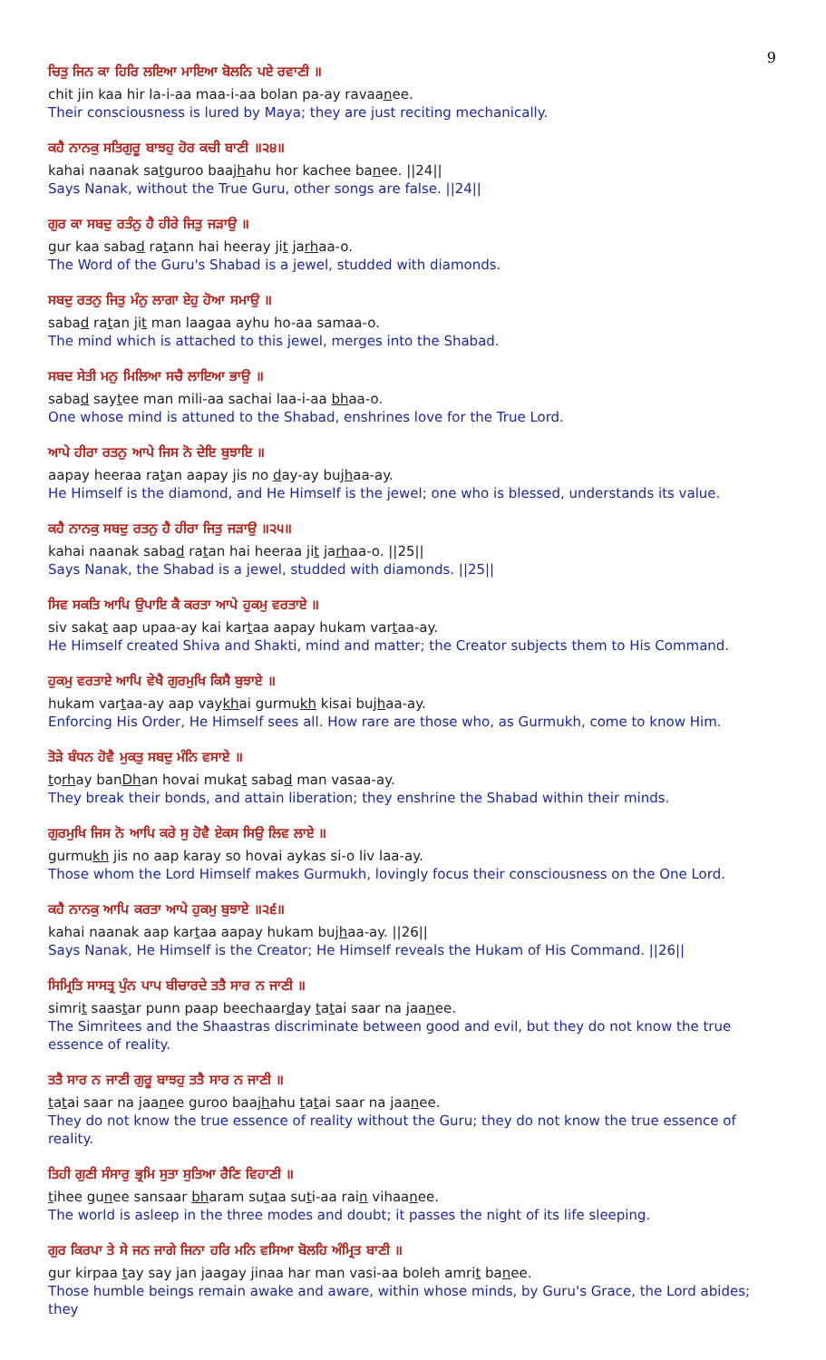9
ਚਿਤੁ ਜਿਨ ਕਾ ਹਿਰਿ ਲਇਆ ਮਾਇਆ ਬੋਲਨਿ ਪਏ ਰਵਾਣੀ ॥
chit jin kaa hir la-i-aa maa-i-aa bolan pa-ay ravaanee.
Their consciousness is lured by Maya; they are just reciting mechanically.
ਕਹੈ ਨਾਨਕੁ ਸਤਿਗੁਰੂ ਬਾਝਹੁ ਹੋਰ ਕਚੀ ਬਾਣੀ ॥੨੪॥
kahai naanak satguroo baajhahu hor kachee banee. ||24||
Says Nanak, without the True Guru, other songs are false. ||24||
ਗੁਰ ਕਾ ਸਬਦੁ ਰਤੰਨੁ ਹੈ ਹੀਰੇ ਜਿਤੁ ਜੜਾਉ ॥
gur kaa sabad ratann hai heeray jit jarhaa-o.
The Word of the Guru's Shabad is a jewel, studded with diamonds.
ਸਬਦੁ ਰਤਨੁ ਜਿਤੁ ਮੰਨੁ ਲਾਗਾ ਏਹੁ ਹੋਆ ਸਮਾਉ ॥
sabad ratan jit man laagaa ayhu ho-aa samaa-o.
The mind which is attached to this jewel, merges into the Shabad.
ਸਬਦ ਸੇਤੀ ਮਨੁ ਮਿਲਿਆ ਸਚੈ ਲਾਇਆ ਭਾਉ ॥
sabad saytee man mili-aa sachai laa-i-aa bhaa-o.
One whose mind is attuned to the Shabad, enshrines love for the True Lord.
ਆਪੇ ਹੀਰਾ ਰਤਨੁ ਆਪੇ ਜਿਸ ਨੋ ਦੇਇ ਬੁਝਾਇ ॥
aapay heeraa ratan aapay jis no day-ay bujhaa-ay.
He Himself is the diamond, and He Himself is the jewel; one who is blessed, understands its value.
ਕਹੈ ਨਾਨਕੁ ਸਬਦੁ ਰਤਨੁ ਹੈ ਹੀਰਾ ਜਿਤੁ ਜੜਾਉ ॥੨੫॥
kahai naanak sabad ratan hai heeraa jit jarhaa-o. ||25||
Says Nanak, the Shabad is a jewel, studded with diamonds. ||25||
ਸਿਵ ਸਕਤਿ ਆਪਿ ਉਪਾਇ ਕੈ ਕਰਤਾ ਆਪੇ ਹੁਕਮੁ ਵਰਤਾਏ ॥
siv sakat aap upaa-ay kai kartaa aapay hukam vartaa-ay.
He Himself created Shiva and Shakti, mind and matter; the Creator subjects them to His Command.
ਹੁਕਮੁ ਵਰਤਾਏ ਆਪਿ ਵੇਖੈ ਗੁਰਮੁਖਿ ਕਿਸੈ ਬੁਝਾਏ ॥
hukam vartaa-ay aap vaykhai gurmukh kisai bujhaa-ay.
Enforcing His Order, He Himself sees all. How rare are those who, as Gurmukh, come to know Him.
ਤੋੜੇ ਬੰਧਨ ਹੋਵੈ ਮੁਕਤੁ ਸਬਦੁ ਮੰਨਿ ਵਸਾਏ ॥
torhay banDhan hovai mukat sabad man vasaa-ay.
They break their bonds, and attain liberation; they enshrine the Shabad within their minds.
ਗੁਰਮੁਖਿ ਜਿਸ ਨੋ ਆਪਿ ਕਰੇ ਸੁ ਹੋਵੈ ਏਕਸ ਸਿਉ ਲਿਵ ਲਾਏ ॥
gurmukh jis no aap karay so hovai aykas si-o liv laa-ay.
Those whom the Lord Himself makes Gurmukh, lovingly focus their consciousness on the One Lord.
ਕਹੈ ਨਾਨਕੁ ਆਪਿ ਕਰਤਾ ਆਪੇ ਹੁਕਮੁ ਬੁਝਾਏ ॥੨੬॥
kahai naanak aap kartaa aapay hukam bujhaa-ay. ||26||
Says Nanak, He Himself is the Creator; He Himself reveals the Hukam of His Command. ||26||
ਸਿਮ੍ਰਿਤਿ ਸਾਸਤ੍ਰ ਪੁੰਨ ਪਾਪ ਬੀਚਾਰਦੇ ਤਤੈ ਸਾਰ ਨ ਜਾਣੀ ॥
simrit saastar punn paap beechaarday tatai saar na jaanee.
The Simritees and the Shaastras discriminate between good and evil, but they do not know the true essence of reality.
ਤਤੈ ਸਾਰ ਨ ਜਾਣੀ ਗੁਰੂ ਬਾਝਹੁ ਤਤੈ ਸਾਰ ਨ ਜਾਣੀ ॥
tatai saar na jaanee guroo baajhahu tatai saar na jaanee.
They do not know the true essence of reality without the Guru; they do not know the true essence of reality.
ਤਿਹੀ ਗੁਣੀ ਸੰਸਾਰੁ ਭ੍ਰਮਿ ਸੁਤਾ ਸੁਤਿਆ ਰੈਣਿ ਵਿਹਾਣੀ ॥
tihee gunee sansaar bharam sutaa suti-aa rain vihaanee.
The world is asleep in the three modes and doubt; it passes the night of its life sleeping.
ਗੁਰ ਕਿਰਪਾ ਤੇ ਸੇ ਜਨ ਜਾਗੇ ਜਿਨਾ ਹਰਿ ਮਨਿ ਵਸਿਆ ਬੋਲਹਿ ਅੰਮ੍ਰਿਤ ਬਾਣੀ ॥
gur kirpaa tay say jan jaagay jinaa har man vasi-aa boleh amrit banee.
Those humble beings remain awake and aware, within whose minds, by Guru's Grace, the Lord abides; they